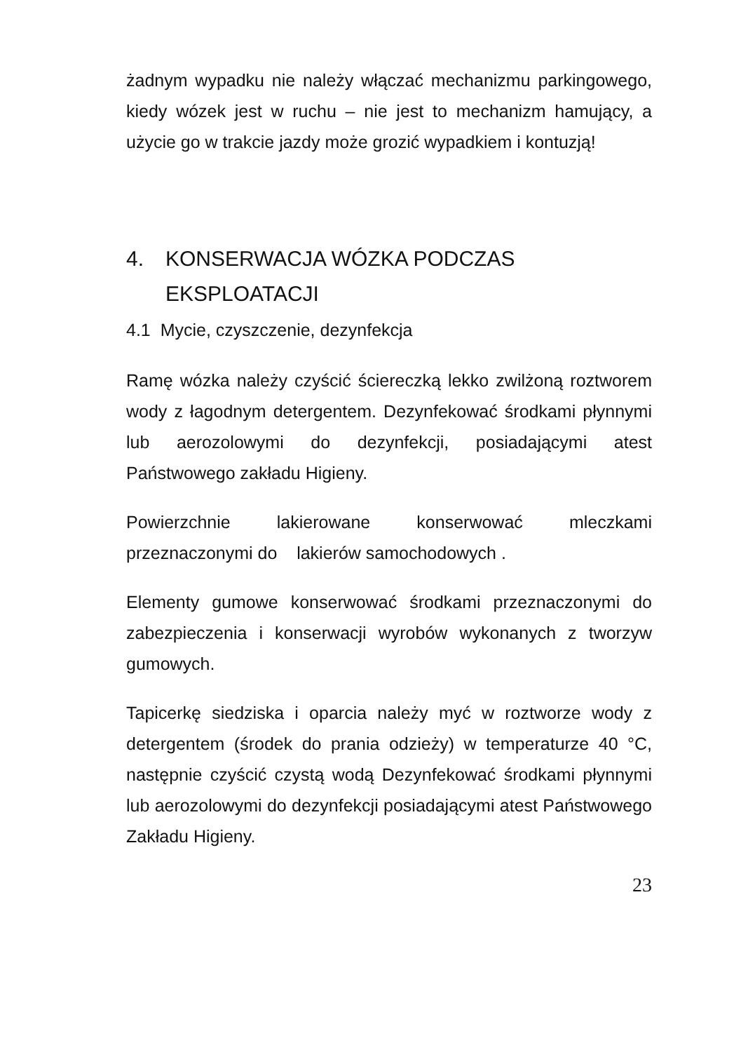żadnym wypadku nie należy włączać mechanizmu parkingowego, kiedy wózek jest w ruchu – nie jest to mechanizm hamujący, a użycie go w trakcie jazdy może grozić wypadkiem i kontuzją!
4. KONSERWACJA WÓZKA PODCZAS EKSPLOATACJI
4.1 Mycie, czyszczenie, dezynfekcja
Ramę wózka należy czyścić ściereczką lekko zwilżoną roztworem wody z łagodnym detergentem. Dezynfekować środkami płynnymi lub aerozolowymi do dezynfekcji, posiadającymi atest Państwowego zakładu Higieny.
Powierzchnie lakierowane konserwować mleczkami przeznaczonymi do lakierów samochodowych .
Elementy gumowe konserwować środkami przeznaczonymi do zabezpieczenia i konserwacji wyrobów wykonanych z tworzyw gumowych.
Tapicerkę siedziska i oparcia należy myć w roztworze wody z detergentem (środek do prania odzieży) w temperaturze 40 °C, następnie czyścić czystą wodą Dezynfekować środkami płynnymi lub aerozolowymi do dezynfekcji posiadającymi atest Państwowego Zakładu Higieny.
23